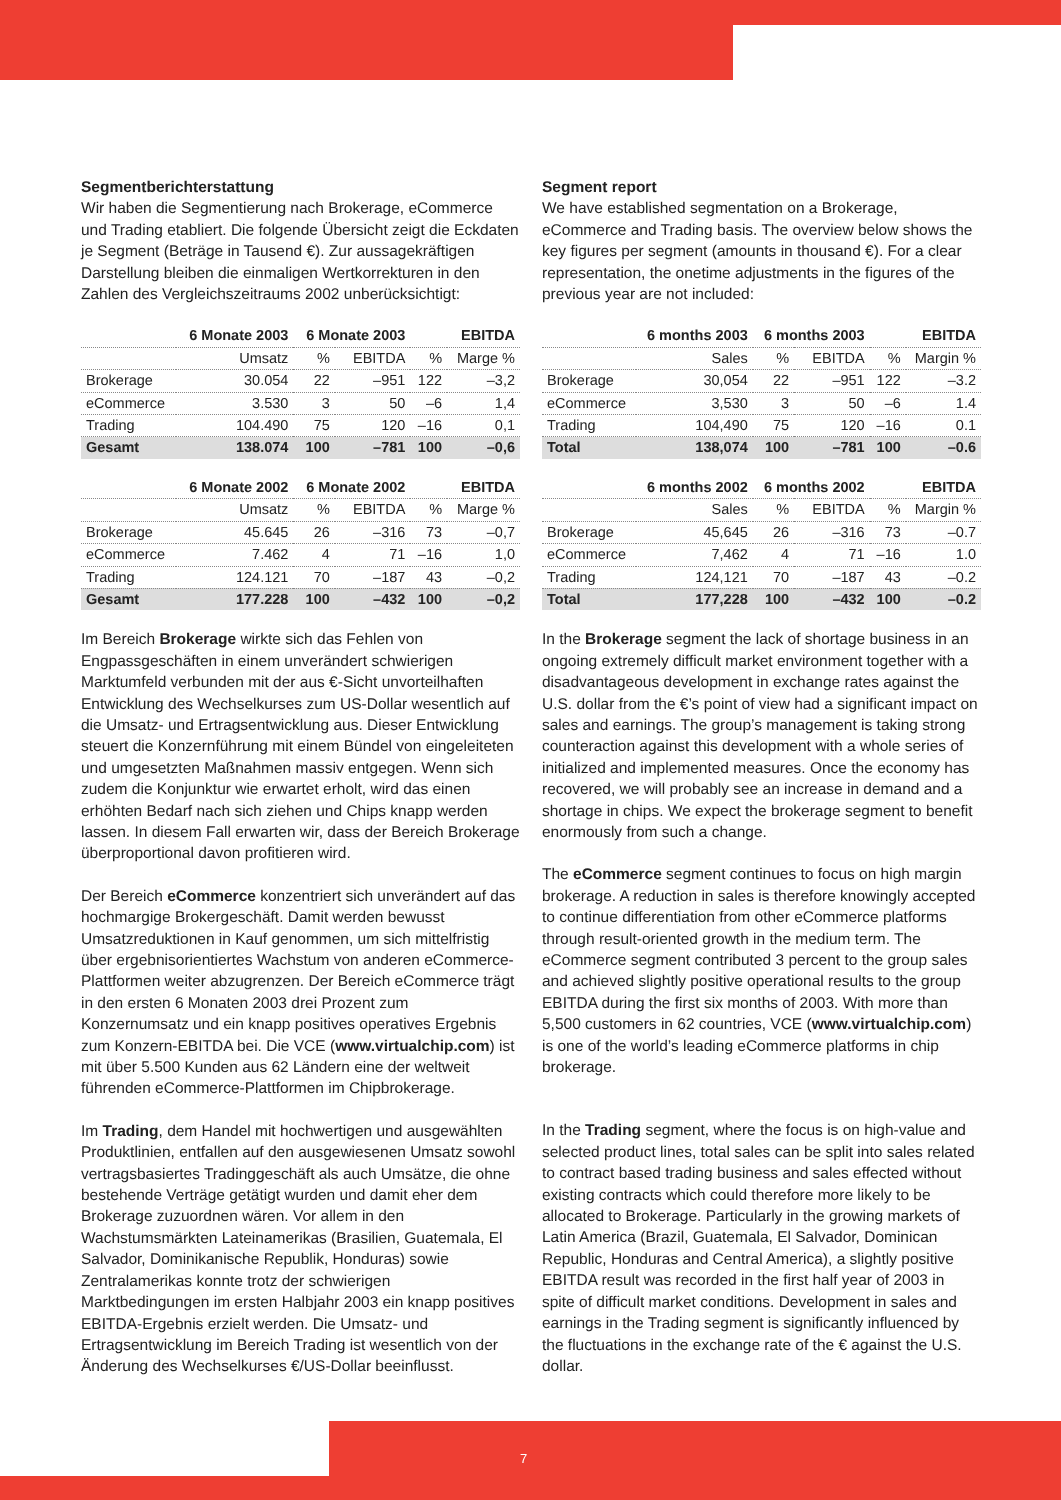Segmentberichterstattung
Wir haben die Segmentierung nach Brokerage, eCommerce und Trading etabliert. Die folgende Übersicht zeigt die Eckdaten je Segment (Beträge in Tausend €). Zur aussagekräftigen Darstellung bleiben die einmaligen Wertkorrekturen in den Zahlen des Vergleichszeitraums 2002 unberücksichtigt:
| | 6 Monate 2003 | 6 Monate 2003 | | | EBITDA |
| --- | --- | --- | --- | --- | --- |
| | Umsatz | % | EBITDA | % | Marge % |
| Brokerage | 30.054 | 22 | –951 | 122 | –3,2 |
| eCommerce | 3.530 | 3 | 50 | –6 | 1,4 |
| Trading | 104.490 | 75 | 120 | –16 | 0,1 |
| Gesamt | 138.074 | 100 | –781 | 100 | –0,6 |
| | 6 Monate 2002 | 6 Monate 2002 | | | EBITDA |
| --- | --- | --- | --- | --- | --- |
| | Umsatz | % | EBITDA | % | Marge % |
| Brokerage | 45.645 | 26 | –316 | 73 | –0,7 |
| eCommerce | 7.462 | 4 | 71 | –16 | 1,0 |
| Trading | 124.121 | 70 | –187 | 43 | –0,2 |
| Gesamt | 177.228 | 100 | –432 | 100 | –0,2 |
Im Bereich Brokerage wirkte sich das Fehlen von Engpassgeschäften in einem unverändert schwierigen Marktumfeld verbunden mit der aus €-Sicht unvorteilhaften Entwicklung des Wechselkurses zum US-Dollar wesentlich auf die Umsatz- und Ertragsentwicklung aus. Dieser Entwicklung steuert die Konzernführung mit einem Bündel von eingeleiteten und umgesetzten Maßnahmen massiv entgegen. Wenn sich zudem die Konjunktur wie erwartet erholt, wird das einen erhöhten Bedarf nach sich ziehen und Chips knapp werden lassen. In diesem Fall erwarten wir, dass der Bereich Brokerage überproportional davon profitieren wird.
Der Bereich eCommerce konzentriert sich unverändert auf das hochmargige Brokergeschäft. Damit werden bewusst Umsatzreduktionen in Kauf genommen, um sich mittelfristig über ergebnisorientiertes Wachstum von anderen eCommerce-Plattformen weiter abzugrenzen. Der Bereich eCommerce trägt in den ersten 6 Monaten 2003 drei Prozent zum Konzernumsatz und ein knapp positives operatives Ergebnis zum Konzern-EBITDA bei. Die VCE (www.virtualchip.com) ist mit über 5.500 Kunden aus 62 Ländern eine der weltweit führenden eCommerce-Plattformen im Chipbrokerage.
Im Trading, dem Handel mit hochwertigen und ausgewählten Produktlinien, entfallen auf den ausgewiesenen Umsatz sowohl vertragsbasiertes Tradinggeschäft als auch Umsätze, die ohne bestehende Verträge getätigt wurden und damit eher dem Brokerage zuzuordnen wären. Vor allem in den Wachstumsmärkten Lateinamerikas (Brasilien, Guatemala, El Salvador, Dominikanische Republik, Honduras) sowie Zentralamerikas konnte trotz der schwierigen Marktbedingungen im ersten Halbjahr 2003 ein knapp positives EBITDA-Ergebnis erzielt werden. Die Umsatz- und Ertragsentwicklung im Bereich Trading ist wesentlich von der Änderung des Wechselkurses €/US-Dollar beeinflusst.
Segment report
We have established segmentation on a Brokerage, eCommerce and Trading basis. The overview below shows the key figures per segment (amounts in thousand €). For a clear representation, the onetime adjustments in the figures of the previous year are not included:
| | 6 months 2003 | 6 months 2003 | | | EBITDA |
| --- | --- | --- | --- | --- | --- |
| | Sales | % | EBITDA | % | Margin % |
| Brokerage | 30,054 | 22 | –951 | 122 | –3.2 |
| eCommerce | 3,530 | 3 | 50 | –6 | 1.4 |
| Trading | 104,490 | 75 | 120 | –16 | 0.1 |
| Total | 138,074 | 100 | –781 | 100 | –0.6 |
| | 6 months 2002 | 6 months 2002 | | | EBITDA |
| --- | --- | --- | --- | --- | --- |
| | Sales | % | EBITDA | % | Margin % |
| Brokerage | 45,645 | 26 | –316 | 73 | –0.7 |
| eCommerce | 7,462 | 4 | 71 | –16 | 1.0 |
| Trading | 124,121 | 70 | –187 | 43 | –0.2 |
| Total | 177,228 | 100 | –432 | 100 | –0.2 |
In the Brokerage segment the lack of shortage business in an ongoing extremely difficult market environment together with a disadvantageous development in exchange rates against the U.S. dollar from the €’s point of view had a significant impact on sales and earnings. The group’s management is taking strong counteraction against this development with a whole series of initialized and implemented measures. Once the economy has recovered, we will probably see an increase in demand and a shortage in chips. We expect the brokerage segment to benefit enormously from such a change.
The eCommerce segment continues to focus on high margin brokerage. A reduction in sales is therefore knowingly accepted to continue differentiation from other eCommerce platforms through result-oriented growth in the medium term. The eCommerce segment contributed 3 percent to the group sales and achieved slightly positive operational results to the group EBITDA during the first six months of 2003. With more than 5,500 customers in 62 countries, VCE (www.virtualchip.com) is one of the world’s leading eCommerce platforms in chip brokerage.
In the Trading segment, where the focus is on high-value and selected product lines, total sales can be split into sales related to contract based trading business and sales effected without existing contracts which could therefore more likely to be allocated to Brokerage. Particularly in the growing markets of Latin America (Brazil, Guatemala, El Salvador, Dominican Republic, Honduras and Central America), a slightly positive EBITDA result was recorded in the first half year of 2003 in spite of difficult market conditions. Development in sales and earnings in the Trading segment is significantly influenced by the fluctuations in the exchange rate of the € against the U.S. dollar.
7